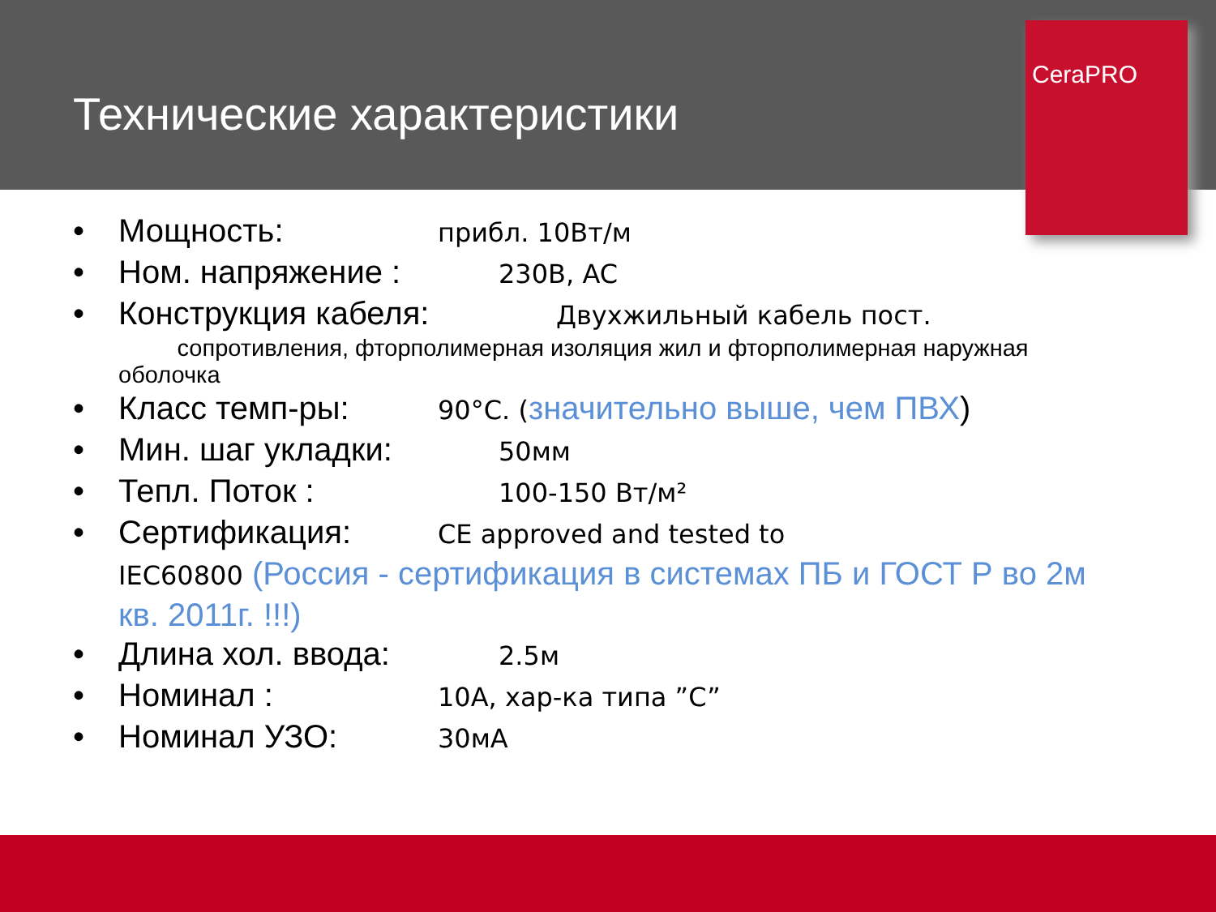Технические характеристики
CeraPRO
• Мощность: прибл. 10Вт/м
• Ном. напряжение : 230В, AC
• Конструкция кабеля: Двухжильный кабель пост.
сопротивления, фторполимерная изоляция жил и фторполимерная наружная оболочка
• Класс темп-ры: 90°C. (значительно выше, чем ПВХ)
• Мин. шаг укладки: 50мм
• Тепл. Поток : 100-150 Вт/м²
• Сертификация: CE approved and tested to
IEC60800 (Россия - сертификация в системах ПБ и ГОСТ Р во 2м кв. 2011г. !!!)
• Длина хол. ввода: 2.5м
• Номинал : 10A, хар-ка типа ”C”
• Номинал УЗО: 30мA